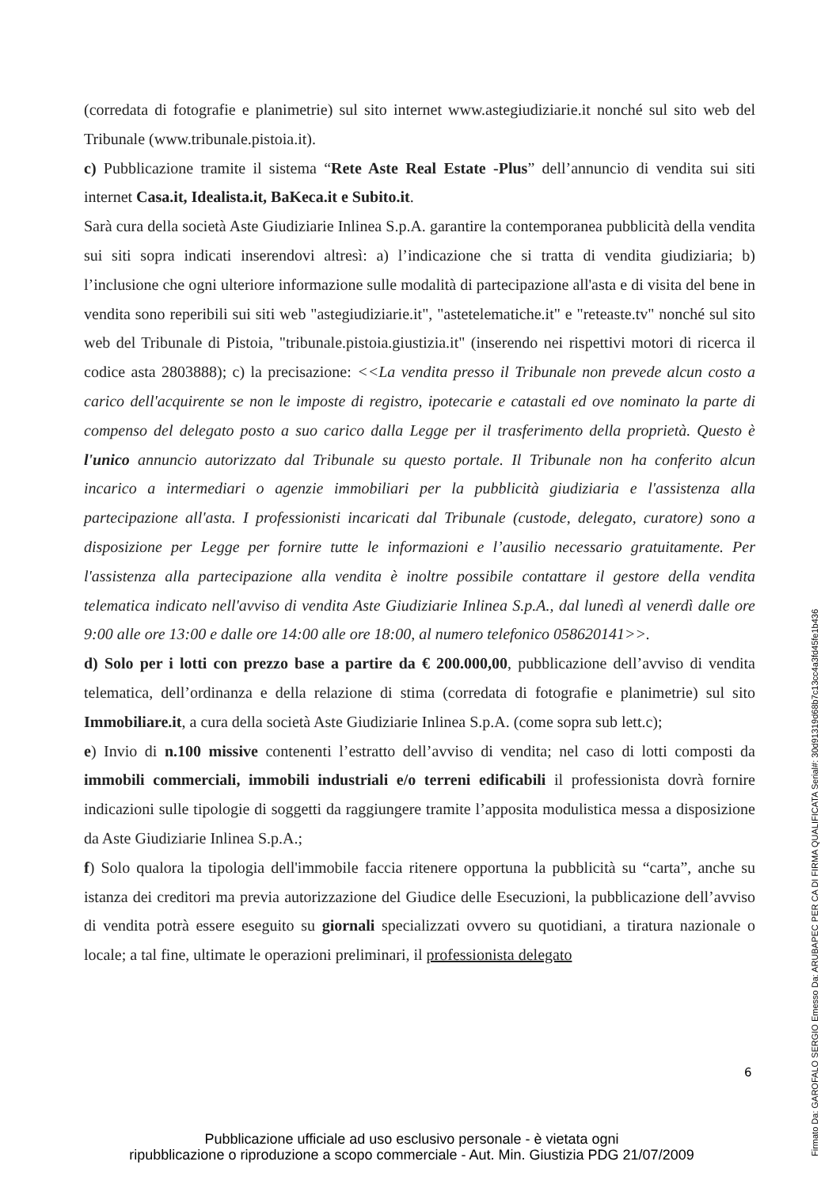(corredata di fotografie e planimetrie) sul sito internet www.astegiudiziarie.it nonché sul sito web del Tribunale (www.tribunale.pistoia.it).
c) Pubblicazione tramite il sistema “Rete Aste Real Estate -Plus” dell’annuncio di vendita sui siti internet Casa.it, Idealista.it, BaKeca.it e Subito.it.
Sarà cura della società Aste Giudiziarie Inlinea S.p.A. garantire la contemporanea pubblicità della vendita sui siti sopra indicati inserendovi altresì: a) l’indicazione che si tratta di vendita giudiziaria; b) l’inclusione che ogni ulteriore informazione sulle modalità di partecipazione all'asta e di visita del bene in vendita sono reperibili sui siti web "astegiudiziarie.it", "astetelematiche.it" e "reteaste.tv" nonché sul sito web del Tribunale di Pistoia, "tribunale.pistoia.giustizia.it" (inserendo nei rispettivi motori di ricerca il codice asta 2803888); c) la precisazione: <<La vendita presso il Tribunale non prevede alcun costo a carico dell'acquirente se non le imposte di registro, ipotecarie e catastali ed ove nominato la parte di compenso del delegato posto a suo carico dalla Legge per il trasferimento della proprietà. Questo è l'unico annuncio autorizzato dal Tribunale su questo portale. Il Tribunale non ha conferito alcun incarico a intermediari o agenzie immobiliari per la pubblicità giudiziaria e l'assistenza alla partecipazione all'asta. I professionisti incaricati dal Tribunale (custode, delegato, curatore) sono a disposizione per Legge per fornire tutte le informazioni e l’ausilio necessario gratuitamente. Per l'assistenza alla partecipazione alla vendita è inoltre possibile contattare il gestore della vendita telematica indicato nell'avviso di vendita Aste Giudiziarie Inlinea S.p.A., dal lunedì al venerdì dalle ore 9:00 alle ore 13:00 e dalle ore 14:00 alle ore 18:00, al numero telefonico 058620141>>.
d) Solo per i lotti con prezzo base a partire da € 200.000,00, pubblicazione dell’avviso di vendita telematica, dell’ordinanza e della relazione di stima (corredata di fotografie e planimetrie) sul sito Immobiliare.it, a cura della società Aste Giudiziarie Inlinea S.p.A. (come sopra sub lett.c);
e) Invio di n.100 missive contenenti l’estratto dell’avviso di vendita; nel caso di lotti composti da immobili commerciali, immobili industriali e/o terreni edificabili il professionista dovrà fornire indicazioni sulle tipologie di soggetti da raggiungere tramite l’apposita modulistica messa a disposizione da Aste Giudiziarie Inlinea S.p.A.;
f) Solo qualora la tipologia dell'immobile faccia ritenere opportuna la pubblicità su “carta”, anche su istanza dei creditori ma previa autorizzazione del Giudice delle Esecuzioni, la pubblicazione dell’avviso di vendita potrà essere eseguito su giornali specializzati ovvero su quotidiani, a tiratura nazionale o locale; a tal fine, ultimate le operazioni preliminari, il professionista delegato
6
Pubblicazione ufficiale ad uso esclusivo personale - è vietata ogni
ripubblicazione o riproduzione a scopo commerciale - Aut. Min. Giustizia PDG 21/07/2009
Firmato Da: GAROFALO SERGIO Emesso Da: ARUBAPEC PER CA DI FIRMA QUALIFICATA Serial#: 30d91319d68b7c13cc4a3fd45fe1b436